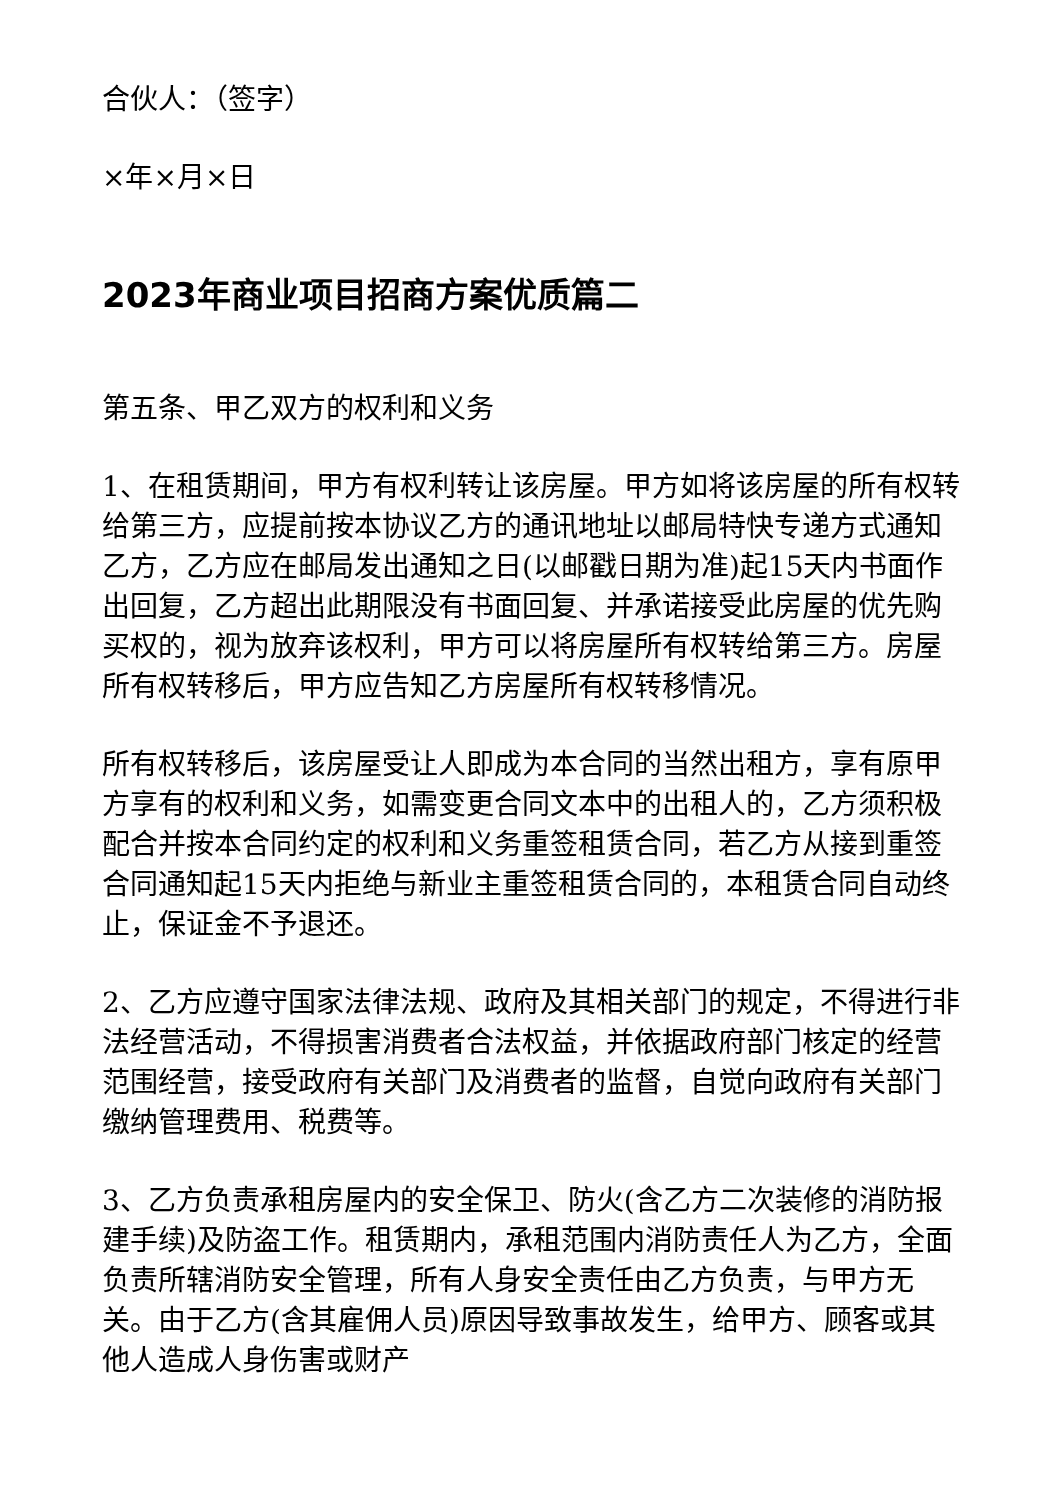合伙人：（签字）
×年×月×日
2023年商业项目招商方案优质篇二
第五条、甲乙双方的权利和义务
1、在租赁期间，甲方有权利转让该房屋。甲方如将该房屋的所有权转给第三方，应提前按本协议乙方的通讯地址以邮局特快专递方式通知乙方，乙方应在邮局发出通知之日(以邮戳日期为准)起15天内书面作出回复，乙方超出此期限没有书面回复、并承诺接受此房屋的优先购买权的，视为放弃该权利，甲方可以将房屋所有权转给第三方。房屋所有权转移后，甲方应告知乙方房屋所有权转移情况。
所有权转移后，该房屋受让人即成为本合同的当然出租方，享有原甲方享有的权利和义务，如需变更合同文本中的出租人的，乙方须积极配合并按本合同约定的权利和义务重签租赁合同，若乙方从接到重签合同通知起15天内拒绝与新业主重签租赁合同的，本租赁合同自动终止，保证金不予退还。
2、乙方应遵守国家法律法规、政府及其相关部门的规定，不得进行非法经营活动，不得损害消费者合法权益，并依据政府部门核定的经营范围经营，接受政府有关部门及消费者的监督，自觉向政府有关部门缴纳管理费用、税费等。
3、乙方负责承租房屋内的安全保卫、防火(含乙方二次装修的消防报建手续)及防盗工作。租赁期内，承租范围内消防责任人为乙方，全面负责所辖消防安全管理，所有人身安全责任由乙方负责，与甲方无关。由于乙方(含其雇佣人员)原因导致事故发生，给甲方、顾客或其他人造成人身伤害或财产